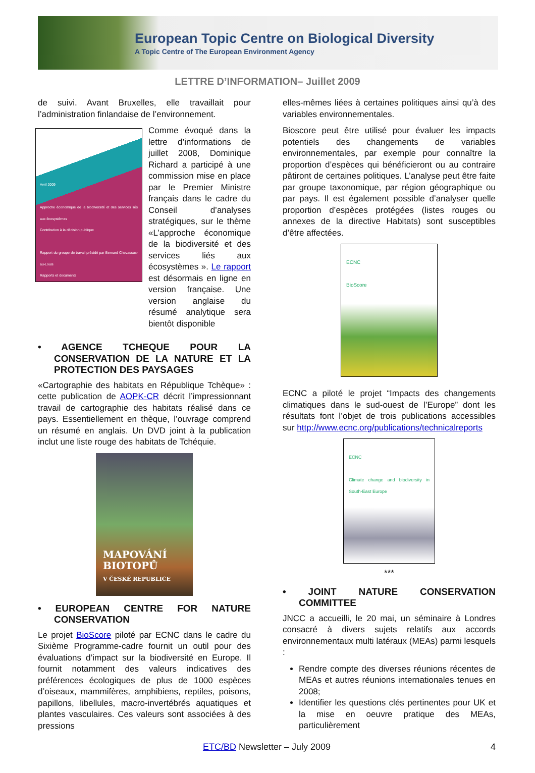European Topic Centre on Biological Diversity
A Topic Centre of The European Environment Agency
LETTRE D’INFORMATION– Juillet 2009
de suivi. Avant Bruxelles, elle travaillait pour l’administration finlandaise de l’environnement.
Avril 2009
Approche économique de la biodiversité et des services liés aux écosystèmes
Contribution à la décision publique
Rapport du groupe de travail présidé par Bernard Chevassus-au-Louis
Rapports et documents
Comme évoqué dans la lettre d’informations de juillet 2008, Dominique Richard a participé à une commission mise en place par le Premier Ministre français dans le cadre du Conseil d’analyses stratégiques, sur le thème «L’approche économique de la biodiversité et des services liés aux écosystèmes ». Le rapport est désormais en ligne en version française. Une version anglaise du résumé analytique sera bientôt disponible
• AGENCE TCHEQUE POUR LA CONSERVATION DE LA NATURE ET LA PROTECTION DES PAYSAGES
«Cartographie des habitats en République Tchèque» : cette publication de AOPK-CR décrit l’impressionnant travail de cartographie des habitats réalisé dans ce pays. Essentiellement en thèque, l’ouvrage comprend un résumé en anglais. Un DVD joint à la publication inclut une liste rouge des habitats de Tchéquie.
MAPOVÁNÍ BIOTOPŮ
V ČESKÉ REPUBLICE
• EUROPEAN CENTRE FOR NATURE CONSERVATION
Le projet BioScore piloté par ECNC dans le cadre du Sixième Programme-cadre fournit un outil pour des évaluations d’impact sur la biodiversité en Europe. Il fournit notamment des valeurs indicatives des préférences écologiques de plus de 1000 espèces d’oiseaux, mammifères, amphibiens, reptiles, poisons, papillons, libellules, macro-invertébrés aquatiques et plantes vasculaires. Ces valeurs sont associées à des pressions
elles-mêmes liées à certaines politiques ainsi qu’à des variables environnementales.
Bioscore peut être utilisé pour évaluer les impacts potentiels des changements de variables environnementales, par exemple pour connaître la proportion d’espèces qui bénéficieront ou au contraire pâtiront de certaines politiques. L’analyse peut être faite par groupe taxonomique, par région géographique ou par pays. Il est également possible d’analyser quelle proportion d’espèces protégées (listes rouges ou annexes de la directive Habitats) sont susceptibles d’être affectées.
ECNC
BioScore
ECNC a piloté le projet “Impacts des changements climatiques dans le sud-ouest de l’Europe” dont les résultats font l’objet de trois publications accessibles sur http://www.ecnc.org/publications/technicalreports
ECNC
Climate change and biodiversity in South-East Europe
***
• JOINT NATURE CONSERVATION COMMITTEE
JNCC a accueilli, le 20 mai, un séminaire à Londres consacré à divers sujets relatifs aux accords environnementaux multi latéraux (MEAs) parmi lesquels :
Rendre compte des diverses réunions récentes de MEAs et autres réunions internationales tenues en 2008;
Identifier les questions clés pertinentes pour UK et la mise en oeuvre pratique des MEAs, particulièrement
ETC/BD Newsletter – July 2009 4